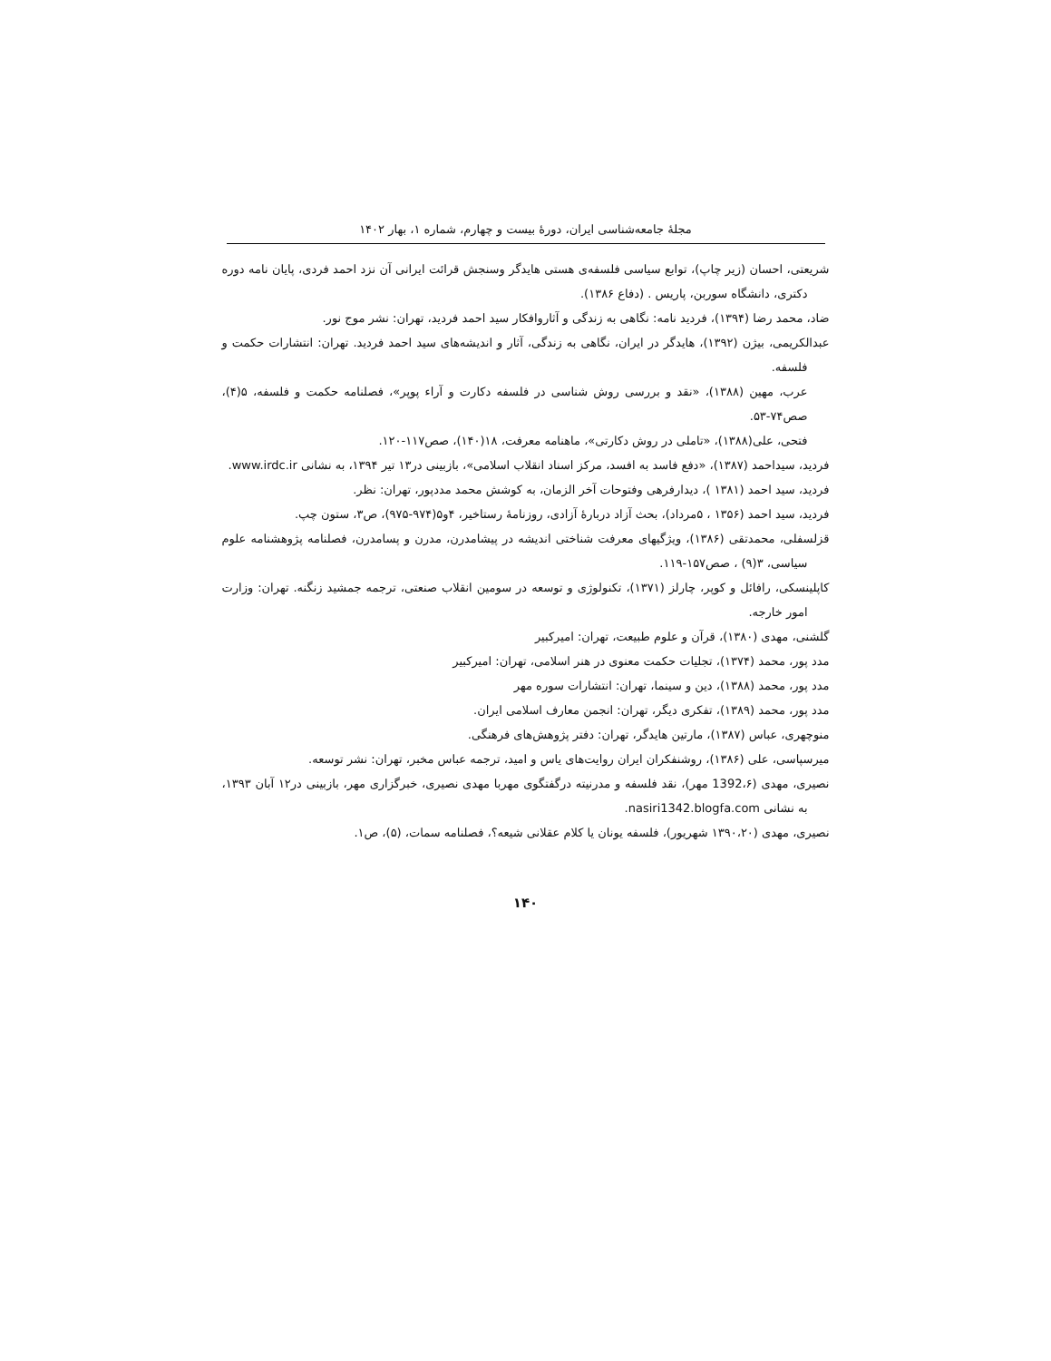مجلهٔ جامعه‌شناسی ایران، دورهٔ بیست و چهارم، شماره ۱، بهار ۱۴۰۲
شریعتی، احسان (زیر چاپ)، توابع سیاسی فلسفه‌ی هستی هایدگر وسنجش قرائت ایرانی آن نزد احمد فردی، پایان نامه دوره دکتری، دانشگاه سوربن، پاریس . (دفاع ۱۳۸۶).
ضاد، محمد رضا (۱۳۹۴)، فردید نامه: نگاهی به زندگی و آثاروافکار سید احمد فردید، تهران: نشر موج نور.
عبدالکریمی، بیژن (۱۳۹۲)، هایدگر در ایران، نگاهی به زندگی، آثار و اندیشه‌های سید احمد فردید. تهران: انتشارات حکمت و فلسفه.
عرب، مهین (۱۳۸۸)، «نقد و بررسی روش شناسی در فلسفه دکارت و آراء پوپر»، فصلنامه حکمت و فلسفه، ۵(۴)، صص۷۴-۵۳.
فتحی، علی(۱۳۸۸)، «تاملی در روش دکارتی»، ماهنامه معرفت، ۱۸(۱۴۰)، صص۱۱۷-۱۲۰.
فردید، سیداحمد (۱۳۸۷)، «دفع فاسد به افسد، مرکز اسناد انقلاب اسلامی»، بازبینی در۱۳ تیر ۱۳۹۴، به نشانی www.irdc.ir.
فردید، سید احمد (۱۳۸۱ )، دیدارفرهی وفتوحات آخر الزمان، به کوشش محمد مددپور، تهران: نظر.
فردید، سید احمد (۱۳۵۶ ، ۵مرداد)، بحث آزاد دربارهٔ آزادی، روزنامهٔ رستاخیر، ۴و۵(۹۷۴-۹۷۵)، ص۳، ستون چپ.
قزلسفلی، محمدتقی (۱۳۸۶)، ویژگیهای معرفت شناختی اندیشه در پیشامدرن، مدرن و پسامدرن، فصلنامه پژوهشنامه علوم سیاسی، ۳(۹) ، صص۱۵۷-۱۱۹.
کاپلینسکی، رافائل و کوپر، چارلز (۱۳۷۱)، تکنولوژی و توسعه در سومین انقلاب صنعتی، ترجمه جمشید زنگنه. تهران: وزارت امور خارجه.
گلشنی، مهدی (۱۳۸۰)، قرآن و علوم طبیعت، تهران: امیرکبیر
مدد پور، محمد (۱۳۷۴)، تجلیات حکمت معنوی در هنر اسلامی، تهران: امیرکبیر
مدد پور، محمد (۱۳۸۸)، دین و سینما، تهران: انتشارات سوره مهر
مدد پور، محمد (۱۳۸۹)، تفکری دیگر، تهران: انجمن معارف اسلامی ایران.
منوچهری، عباس (۱۳۸۷)، مارتین هایدگر، تهران: دفتر پژوهش‌های فرهنگی.
میرسپاسی، علی (۱۳۸۶)، روشنفکران ایران روایت‌های یاس و امید، ترجمه عباس مخبر، تهران: نشر توسعه.
نصیری، مهدی (1392،۶ مهر)، نقد فلسفه و مدرنیته درگفتگوی مهربا مهدی نصیری، خبرگزاری مهر، بازبینی در۱۲ آبان ۱۳۹۳، به نشانی nasiri1342.blogfa.com.
نصیری، مهدی (۱۳۹۰،۲۰ شهریور)، فلسفه یونان یا کلام عقلانی شیعه؟، فصلنامه سمات، (۵)، ص۱.
۱۴۰